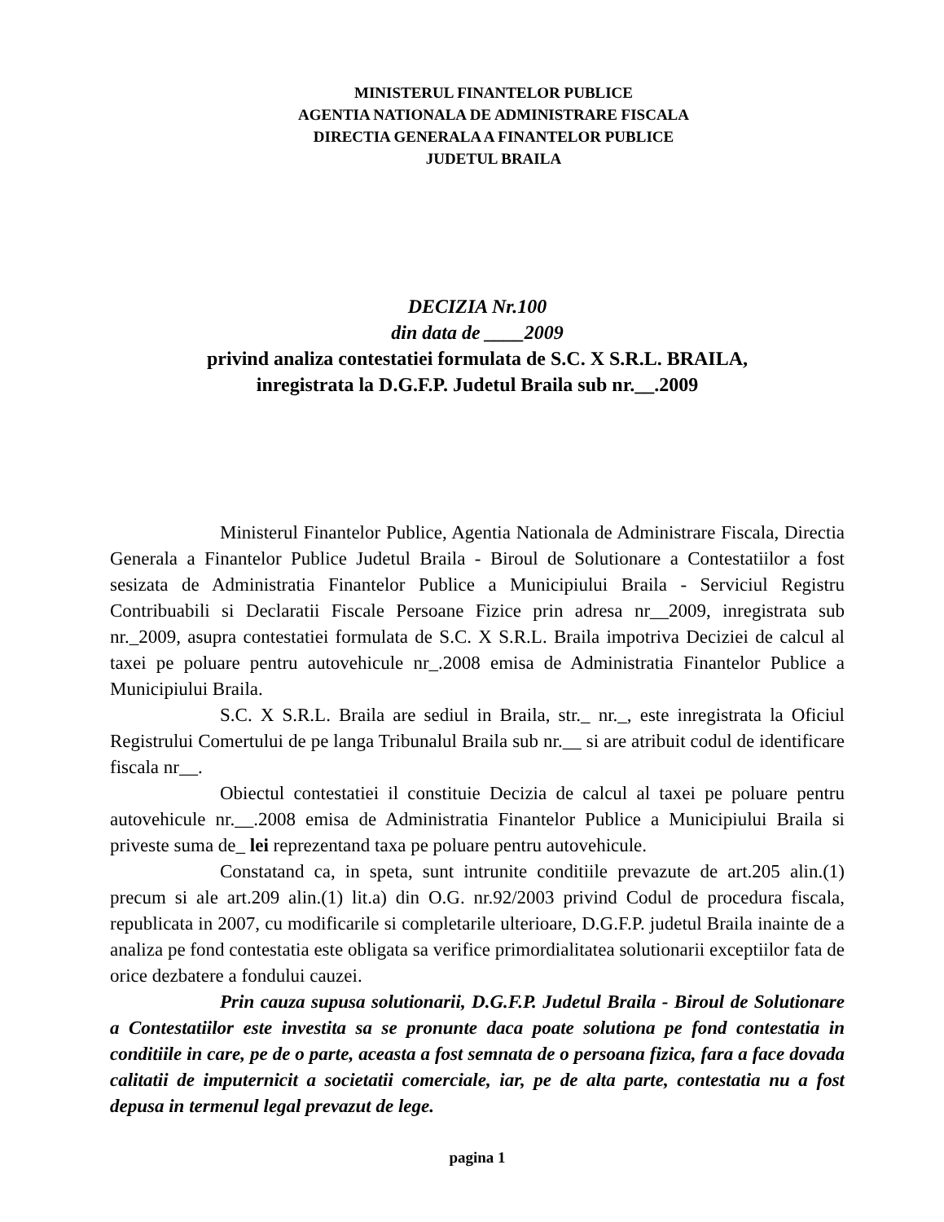MINISTERUL FINANTELOR PUBLICE
AGENTIA NATIONALA DE ADMINISTRARE FISCALA
DIRECTIA GENERALA A FINANTELOR PUBLICE
JUDETUL BRAILA
DECIZIA Nr.100
din data de ____2009
privind analiza contestatiei formulata de S.C. X S.R.L. BRAILA,
inregistrata la D.G.F.P. Judetul Braila sub nr.__.2009
Ministerul Finantelor Publice, Agentia Nationala de Administrare Fiscala, Directia Generala a Finantelor Publice Judetul Braila - Biroul de Solutionare a Contestatiilor a fost sesizata de Administratia Finantelor Publice a Municipiului Braila - Serviciul Registru Contribuabili si Declaratii Fiscale Persoane Fizice prin adresa nr__2009, inregistrata sub nr._2009, asupra contestatiei formulata de S.C. X S.R.L. Braila impotriva Deciziei de calcul al taxei pe poluare pentru autovehicule nr_.2008 emisa de Administratia Finantelor Publice a Municipiului Braila.
S.C. X S.R.L. Braila are sediul in Braila, str._ nr._, este inregistrata la Oficiul Registrului Comertului de pe langa Tribunalul Braila sub nr.__ si are atribuit codul de identificare fiscala nr__.
Obiectul contestatiei il constituie Decizia de calcul al taxei pe poluare pentru autovehicule nr.__.2008 emisa de Administratia Finantelor Publice a Municipiului Braila si priveste suma de_ lei reprezentand taxa pe poluare pentru autovehicule.
Constatand ca, in speta, sunt intrunite conditiile prevazute de art.205 alin.(1) precum si ale art.209 alin.(1) lit.a) din O.G. nr.92/2003 privind Codul de procedura fiscala, republicata in 2007, cu modificarile si completarile ulterioare, D.G.F.P. judetul Braila inainte de a analiza pe fond contestatia este obligata sa verifice primordialitatea solutionarii exceptiilor fata de orice dezbatere a fondului cauzei.
Prin cauza supusa solutionarii, D.G.F.P. Judetul Braila - Biroul de Solutionare a Contestatiilor este investita sa se pronunte daca poate solutiona pe fond contestatia in conditiile in care, pe de o parte, aceasta a fost semnata de o persoana fizica, fara a face dovada calitatii de imputernicit a societatii comerciale, iar, pe de alta parte, contestatia nu a fost depusa in termenul legal prevazut de lege.
pagina 1